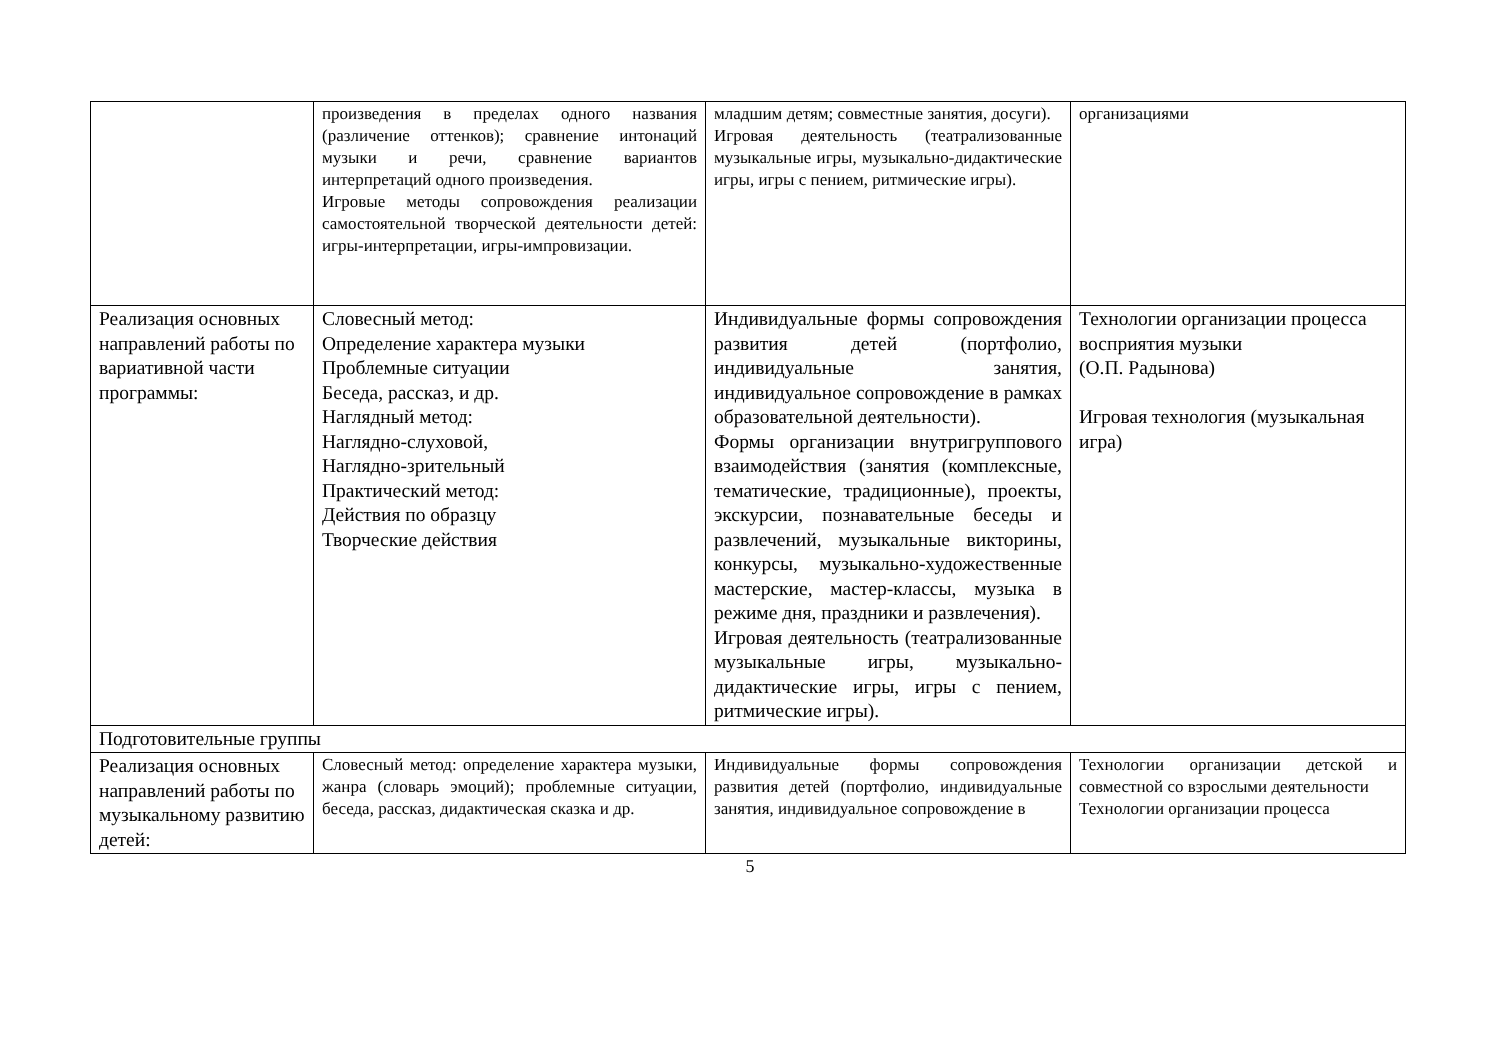| | произведения в пределах одного названия (различение оттенков); сравнение интонаций музыки и речи, сравнение вариантов интерпретаций одного произведения. Игровые методы сопровождения реализации самостоятельной творческой деятельности детей: игры-интерпретации, игры-импровизации. | младшим детям; совместные занятия, досуги). Игровая деятельность (театрализованные музыкальные игры, музыкально-дидактические игры, игры с пением, ритмические игры). | организациями |
| Реализация основных направлений работы по вариативной части программы: | Словесный метод: Определение характера музыки Проблемные ситуации Беседа, рассказ, и др. Наглядный метод: Наглядно-слуховой, Наглядно-зрительный Практический метод: Действия по образцу Творческие действия | Индивидуальные формы сопровождения развития детей (портфолио, индивидуальные занятия, индивидуальное сопровождение в рамках образовательной деятельности). Формы организации внутригруппового взаимодействия (занятия (комплексные, тематические, традиционные), проекты, экскурсии, познавательные беседы и развлечений, музыкальные викторины, конкурсы, музыкально-художественные мастерские, мастер-классы, музыка в режиме дня, праздники и развлечения). Игровая деятельность (театрализованные музыкальные игры, музыкально-дидактические игры, игры с пением, ритмические игры). | Технологии организации процесса восприятия музыки (О.П. Радынова) Игровая технология (музыкальная игра) |
| Подготовительные группы | | | |
| Реализация основных направлений работы по музыкальному развитию детей: | Словесный метод: определение характера музыки, жанра (словарь эмоций); проблемные ситуации, беседа, рассказ, дидактическая сказка и др. | Индивидуальные формы сопровождения развития детей (портфолио, индивидуальные занятия, индивидуальное сопровождение в | Технологии организации детской и совместной со взрослыми деятельности Технологии организации процесса |
5